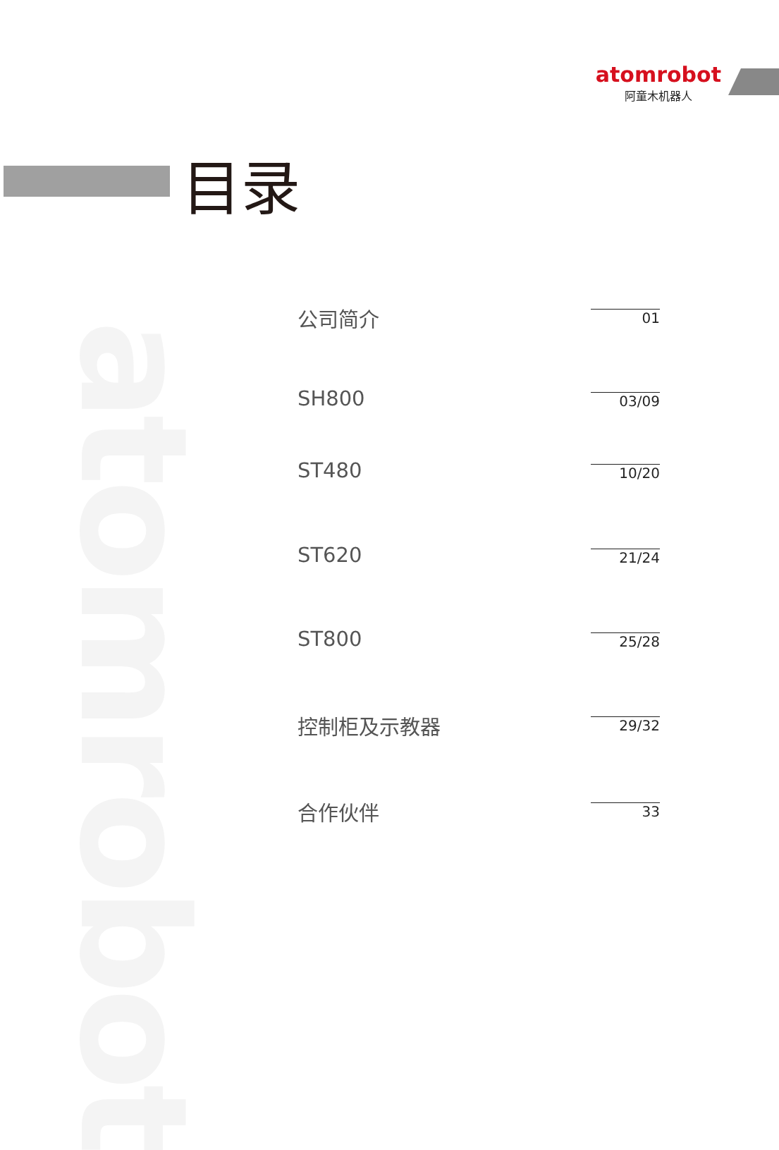atomrobot
atomrobot
阿童木机器人
目录
公司简介
01
SH800
03/09
ST480
10/20
ST620
21/24
ST800
25/28
控制柜及示教器
29/32
合作伙伴
33